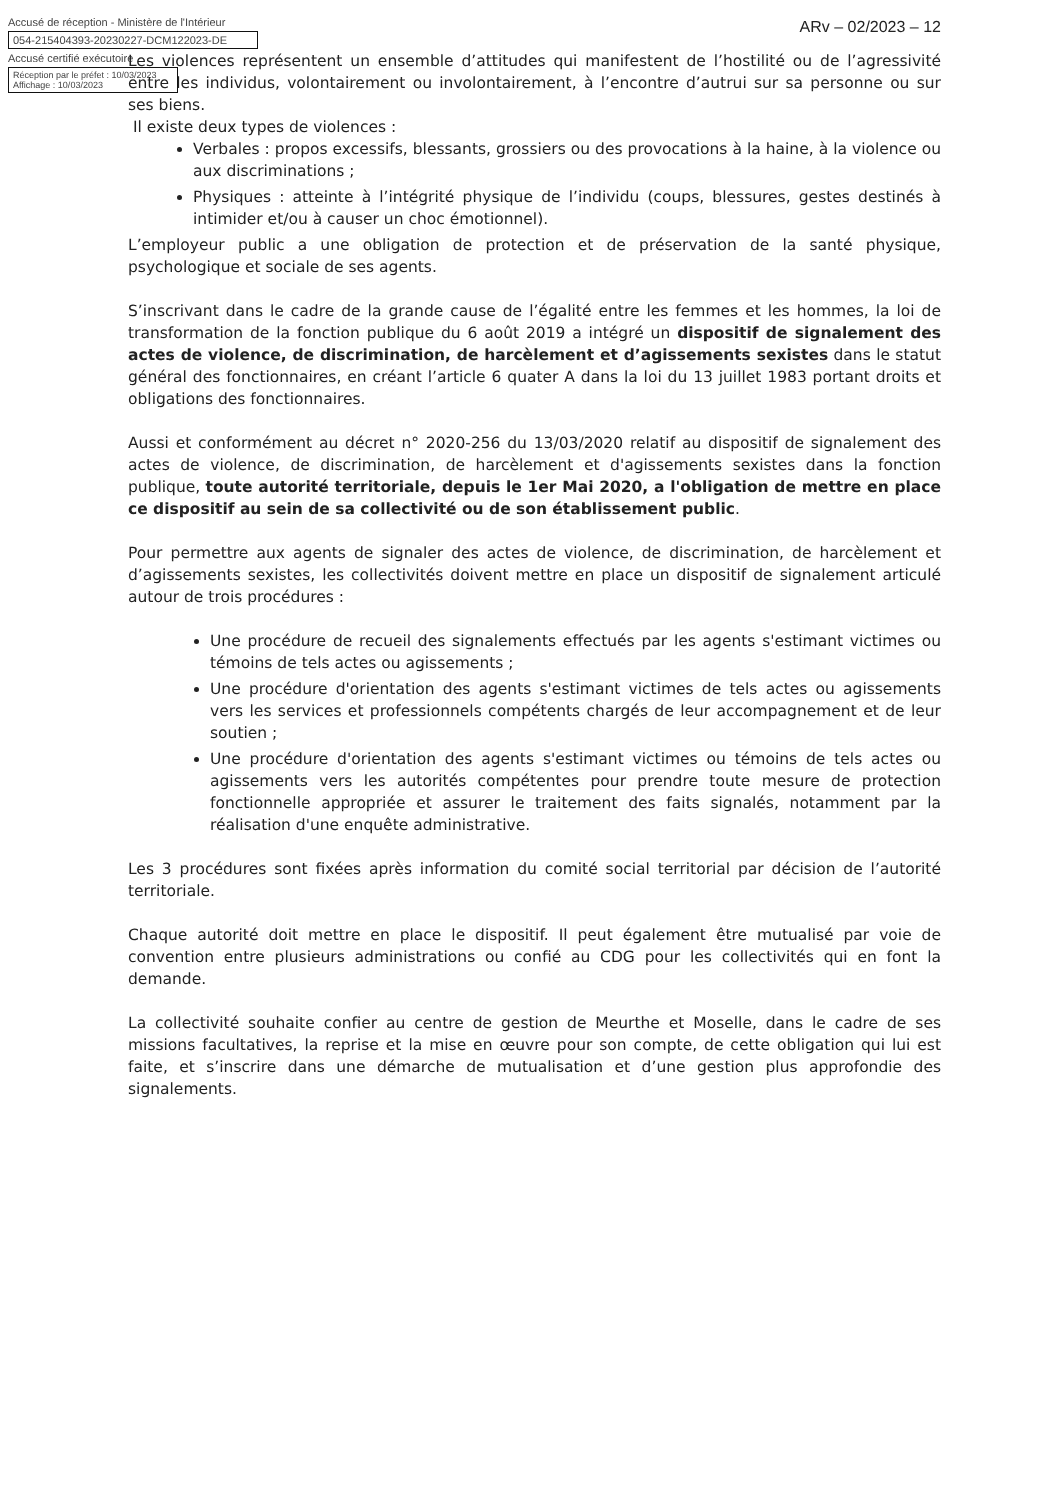Accusé de réception - Ministère de l'Intérieur
054-215404393-20230227-DCM122023-DE
Accusé certifié exécutoire
Réception par le préfet : 10/03/2023
Affichage : 10/03/2023
ARv – 02/2023 – 12
Les violences représentent un ensemble d’attitudes qui manifestent de l’hostilité ou de l’agressivité entre les individus, volontairement ou involontairement, à l’encontre d’autrui sur sa personne ou sur ses biens.
Il existe deux types de violences :
Verbales : propos excessifs, blessants, grossiers ou des provocations à la haine, à la violence ou aux discriminations ;
Physiques : atteinte à l’intégrité physique de l’individu (coups, blessures, gestes destinés à intimider et/ou à causer un choc émotionnel).
L’employeur public a une obligation de protection et de préservation de la santé physique, psychologique et sociale de ses agents.
S’inscrivant dans le cadre de la grande cause de l’égalité entre les femmes et les hommes, la loi de transformation de la fonction publique du 6 août 2019 a intégré un dispositif de signalement des actes de violence, de discrimination, de harcèlement et d’agissements sexistes dans le statut général des fonctionnaires, en créant l’article 6 quater A dans la loi du 13 juillet 1983 portant droits et obligations des fonctionnaires.
Aussi et conformément au décret n° 2020-256 du 13/03/2020 relatif au dispositif de signalement des actes de violence, de discrimination, de harcèlement et d'agissements sexistes dans la fonction publique, toute autorité territoriale, depuis le 1er Mai 2020, a l'obligation de mettre en place ce dispositif au sein de sa collectivité ou de son établissement public.
Pour permettre aux agents de signaler des actes de violence, de discrimination, de harcèlement et d’agissements sexistes, les collectivités doivent mettre en place un dispositif de signalement articulé autour de trois procédures :
Une procédure de recueil des signalements effectués par les agents s'estimant victimes ou témoins de tels actes ou agissements ;
Une procédure d'orientation des agents s'estimant victimes de tels actes ou agissements vers les services et professionnels compétents chargés de leur accompagnement et de leur soutien ;
Une procédure d'orientation des agents s'estimant victimes ou témoins de tels actes ou agissements vers les autorités compétentes pour prendre toute mesure de protection fonctionnelle appropriée et assurer le traitement des faits signalés, notamment par la réalisation d'une enquête administrative.
Les 3 procédures sont fixées après information du comité social territorial par décision de l’autorité territoriale.
Chaque autorité doit mettre en place le dispositif. Il peut également être mutualisé par voie de convention entre plusieurs administrations ou confié au CDG pour les collectivités qui en font la demande.
La collectivité souhaite confier au centre de gestion de Meurthe et Moselle, dans le cadre de ses missions facultatives, la reprise et la mise en œuvre pour son compte, de cette obligation qui lui est faite, et s’inscrire dans une démarche de mutualisation et d’une gestion plus approfondie des signalements.